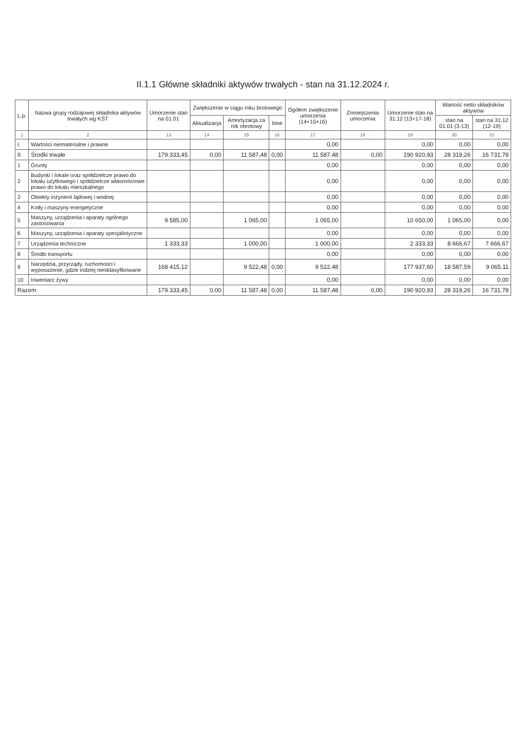II.1.1 Główne składniki aktywów trwałych - stan na 31.12.2024 r.
| L.p. | Nazwa grupy rodzajowej składnika aktywów trwałych wg KŚT | Umorzenie stan na 01.01 | Zwiększenie w ciągu roku brotowego | | | Ogółem zwiększenie umorzenia (14+15+16) | Zmniejszenia umorzenia | Umorzenie stan na 31.12 (13+17-18) | Wartość netto składników aktywów | |
| --- | --- | --- | --- | --- | --- | --- | --- | --- | --- | --- |
| | | | Aktualizacja | Amortyzacja za rok obrotowy | Inne | | | | stan na 01.01 (3-13) | stan na 31.12 (12-19) |
| 1 | 2 | 13 | 14 | 15 | 16 | 17 | 18 | 19 | 20 | 21 |
| I. | Wartości niematerialne i prawne | | | | | 0,00 | | 0,00 | 0,00 | 0,00 |
| II. | Środki trwałe | 179 333,45 | 0,00 | 11 587,48 | 0,00 | 11 587,48 | 0,00 | 190 920,93 | 28 319,26 | 16 731,78 |
| 1 | Grunty | | | | | 0,00 | | 0,00 | 0,00 | 0,00 |
| 2 | Budynki i lokale oraz spółdzielcze prawo do lokalu użytkowego i spółdzielcze własnościowe prawo do lokalu mieszkalnego | | | | | 0,00 | | 0,00 | 0,00 | 0,00 |
| 3 | Obiekty inżynierii lądowej i wodnej | | | | | 0,00 | | 0,00 | 0,00 | 0,00 |
| 4 | Kotły i maszyny energetyczne | | | | | 0,00 | | 0,00 | 0,00 | 0,00 |
| 5 | Maszyny, urządzenia i aparaty ogólnego zastosowania | 9 585,00 | | 1 065,00 | | 1 065,00 | | 10 650,00 | 1 065,00 | 0,00 |
| 6 | Maszyny, urządzenia i aparaty specjalistyczne | | | | | 0,00 | | 0,00 | 0,00 | 0,00 |
| 7 | Urządzenia techniczne | 1 333,33 | | 1 000,00 | | 1 000,00 | | 2 333,33 | 8 666,67 | 7 666,67 |
| 8 | Środki transportu | | | | | 0,00 | | 0,00 | 0,00 | 0,00 |
| 9 | Narzędzia, przyrządy, ruchomości i wyposażenie, gdzie indziej niesklasyfikowane | 168 415,12 | | 9 522,48 | 0,00 | 9 522,48 | | 177 937,60 | 18 587,59 | 9 065,11 |
| 10 | Inwentarz żywy | | | | | 0,00 | | 0,00 | 0,00 | 0,00 |
| Razem | | 179 333,45 | 0,00 | 11 587,48 | 0,00 | 11 587,48 | 0,00 | 190 920,93 | 28 319,26 | 16 731,78 |